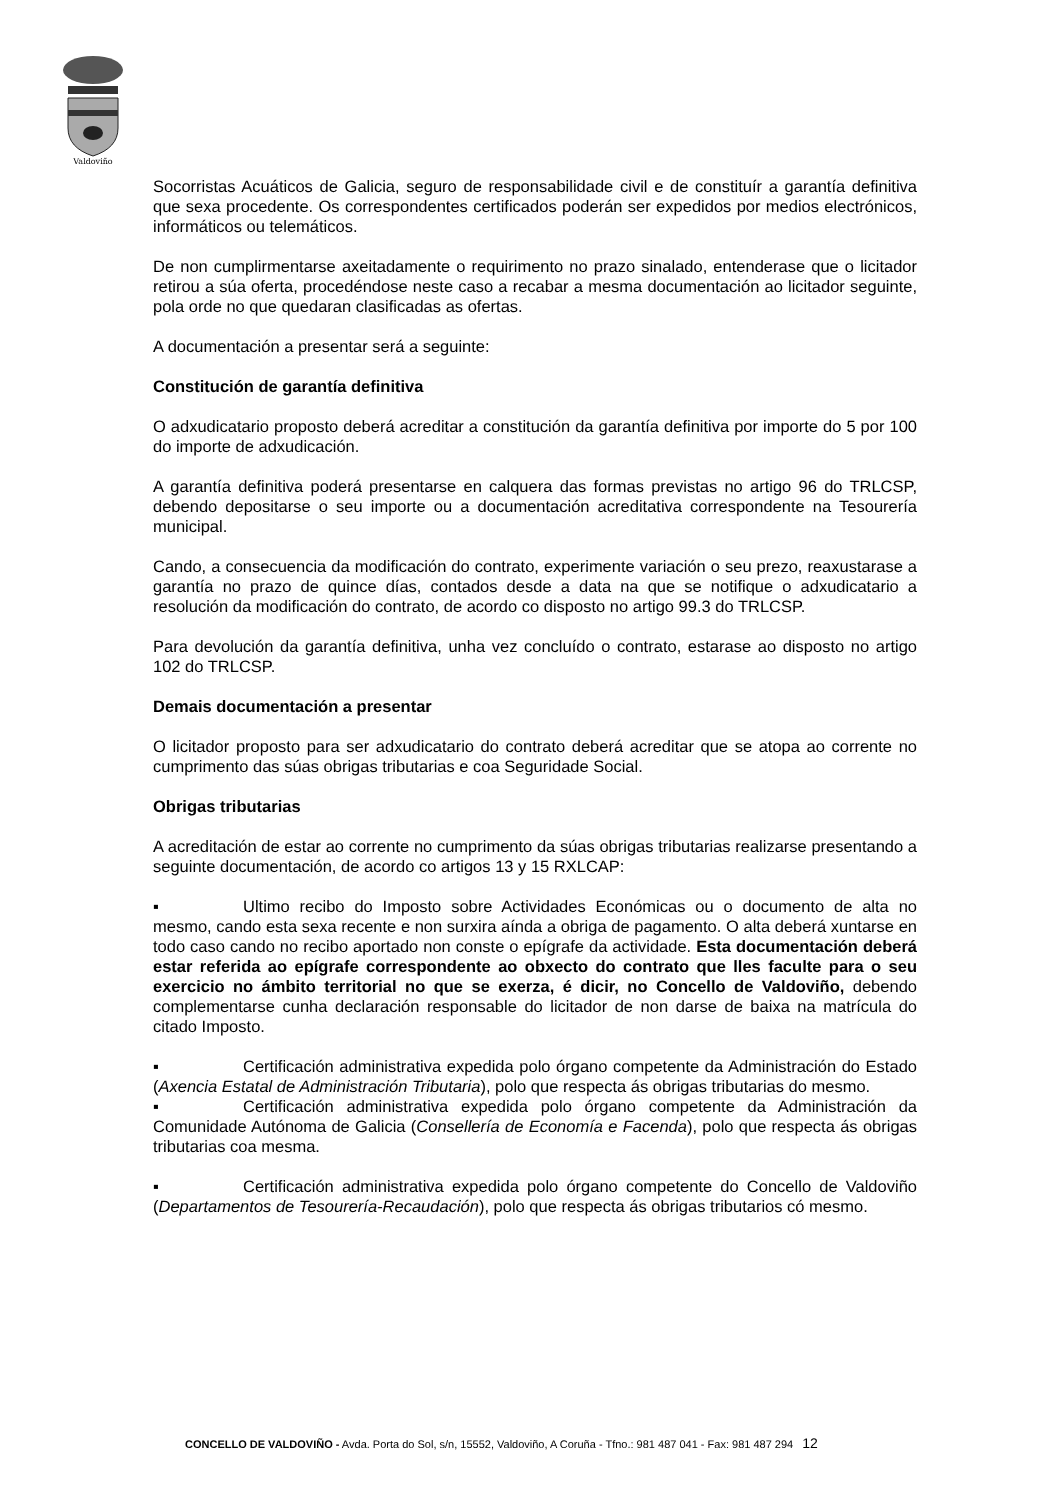Valdoviño
Socorristas Acuáticos de Galicia, seguro de responsabilidade civil e de constituír a garantía definitiva que sexa procedente. Os correspondentes certificados poderán ser expedidos por medios electrónicos, informáticos ou telemáticos.
De non cumplirmentarse axeitadamente o requirimento no prazo sinalado, entenderase que o licitador retirou a súa oferta, procedéndose neste caso a recabar a mesma documentación ao licitador seguinte, pola orde no que quedaran clasificadas as ofertas.
A documentación a presentar será a seguinte:
Constitución de garantía definitiva
O adxudicatario proposto deberá acreditar a constitución da garantía definitiva por importe do 5 por 100 do importe de adxudicación.
A garantía definitiva poderá presentarse en calquera das formas previstas no artigo 96 do TRLCSP, debendo depositarse o seu importe ou a documentación acreditativa correspondente na Tesourería municipal.
Cando, a consecuencia da modificación do contrato, experimente variación o seu prezo, reaxustarase a garantía no prazo de quince días, contados desde a data na que se notifique o adxudicatario a resolución da modificación do contrato, de acordo co disposto no artigo 99.3 do TRLCSP.
Para devolución da garantía definitiva, unha vez concluído o contrato, estarase ao disposto no artigo 102 do TRLCSP.
Demais documentación a presentar
O licitador proposto para ser adxudicatario do contrato deberá acreditar que se atopa ao corrente no cumprimento das súas obrigas tributarias e coa Seguridade Social.
Obrigas tributarias
A acreditación de estar ao corrente no cumprimento da súas obrigas tributarias realizarse presentando a seguinte documentación, de acordo co artigos 13 y 15 RXLCAP:
▪ Ultimo recibo do Imposto sobre Actividades Económicas ou o documento de alta no mesmo, cando esta sexa recente e non surxira aínda a obriga de pagamento. O alta deberá xuntarse en todo caso cando no recibo aportado non conste o epígrafe da actividade. Esta documentación deberá estar referida ao epígrafe correspondente ao obxecto do contrato que lles faculte para o seu exercicio no ámbito territorial no que se exerza, é dicir, no Concello de Valdoviño, debendo complementarse cunha declaración responsable do licitador de non darse de baixa na matrícula do citado Imposto.
▪ Certificación administrativa expedida polo órgano competente da Administración do Estado (Axencia Estatal de Administración Tributaria), polo que respecta ás obrigas tributarias do mesmo.
▪ Certificación administrativa expedida polo órgano competente da Administración da Comunidade Autónoma de Galicia (Consellería de Economía e Facenda), polo que respecta ás obrigas tributarias coa mesma.
▪ Certificación administrativa expedida polo órgano competente do Concello de Valdoviño (Departamentos de Tesourería-Recaudación), polo que respecta ás obrigas tributarios có mesmo.
CONCELLO DE VALDOVIÑO - Avda. Porta do Sol, s/n, 15552, Valdoviño, A Coruña - Tfno.: 981 487 041 - Fax: 981 487 294 12